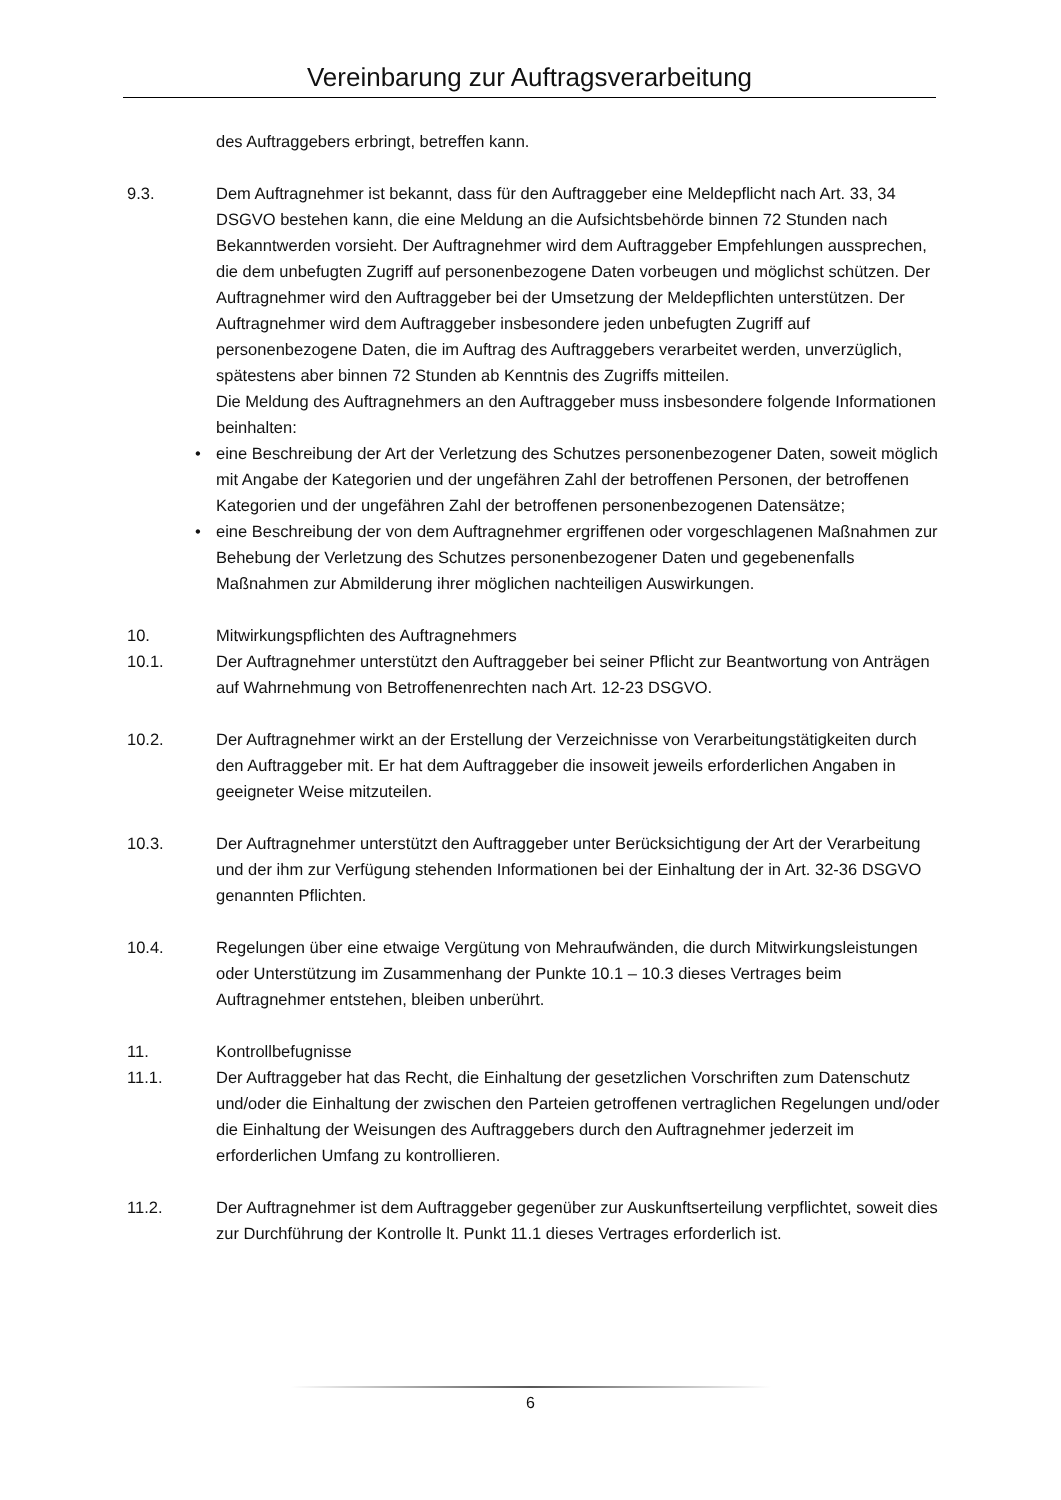Vereinbarung zur Auftragsverarbeitung
des Auftraggebers erbringt, betreffen kann.
9.3. Dem Auftragnehmer ist bekannt, dass für den Auftraggeber eine Meldepflicht nach Art. 33, 34 DSGVO bestehen kann, die eine Meldung an die Aufsichtsbehörde binnen 72 Stunden nach Bekanntwerden vorsieht. Der Auftragnehmer wird dem Auftraggeber Empfehlungen aussprechen, die dem unbefugten Zugriff auf personenbezogene Daten vorbeugen und möglichst schützen. Der Auftragnehmer wird den Auftraggeber bei der Umsetzung der Meldepflichten unterstützen. Der Auftragnehmer wird dem Auftraggeber insbesondere jeden unbefugten Zugriff auf personenbezogene Daten, die im Auftrag des Auftraggebers verarbeitet werden, unverzüglich, spätestens aber binnen 72 Stunden ab Kenntnis des Zugriffs mitteilen.
Die Meldung des Auftragnehmers an den Auftraggeber muss insbesondere folgende Informationen beinhalten:
• eine Beschreibung der Art der Verletzung des Schutzes personenbezogener Daten, soweit möglich mit Angabe der Kategorien und der ungefähren Zahl der betroffenen Personen, der betroffenen Kategorien und der ungefähren Zahl der betroffenen personenbezogenen Datensätze;
• eine Beschreibung der von dem Auftragnehmer ergriffenen oder vorgeschlagenen Maßnahmen zur Behebung der Verletzung des Schutzes personenbezogener Daten und gegebenenfalls Maßnahmen zur Abmilderung ihrer möglichen nachteiligen Auswirkungen.
10. Mitwirkungspflichten des Auftragnehmers
10.1. Der Auftragnehmer unterstützt den Auftraggeber bei seiner Pflicht zur Beantwortung von Anträgen auf Wahrnehmung von Betroffenenrechten nach Art. 12-23 DSGVO.
10.2. Der Auftragnehmer wirkt an der Erstellung der Verzeichnisse von Verarbeitungstätigkeiten durch den Auftraggeber mit. Er hat dem Auftraggeber die insoweit jeweils erforderlichen Angaben in geeigneter Weise mitzuteilen.
10.3. Der Auftragnehmer unterstützt den Auftraggeber unter Berücksichtigung der Art der Verarbeitung und der ihm zur Verfügung stehenden Informationen bei der Einhaltung der in Art. 32-36 DSGVO genannten Pflichten.
10.4. Regelungen über eine etwaige Vergütung von Mehraufwänden, die durch Mitwirkungsleistungen oder Unterstützung im Zusammenhang der Punkte 10.1 – 10.3 dieses Vertrages beim Auftragnehmer entstehen, bleiben unberührt.
11. Kontrollbefugnisse
11.1. Der Auftraggeber hat das Recht, die Einhaltung der gesetzlichen Vorschriften zum Datenschutz und/oder die Einhaltung der zwischen den Parteien getroffenen vertraglichen Regelungen und/oder die Einhaltung der Weisungen des Auftraggebers durch den Auftragnehmer jederzeit im erforderlichen Umfang zu kontrollieren.
11.2. Der Auftragnehmer ist dem Auftraggeber gegenüber zur Auskunftserteilung verpflichtet, soweit dies zur Durchführung der Kontrolle lt. Punkt 11.1 dieses Vertrages erforderlich ist.
6